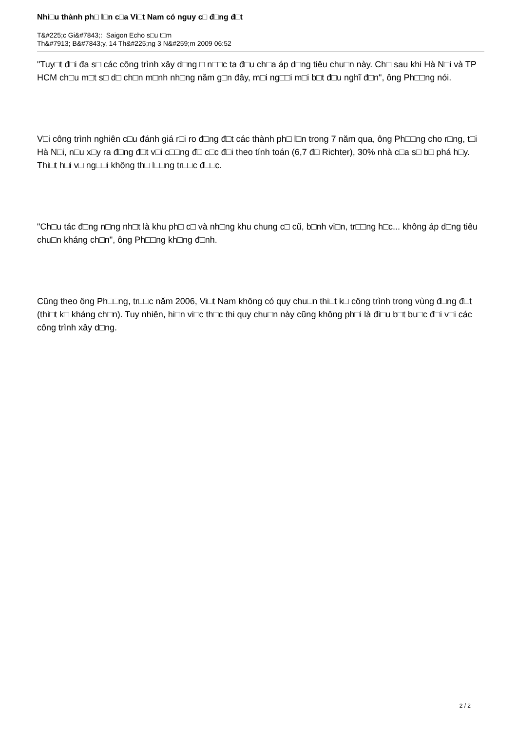Nhi□u thành ph□ l□n c□a Vi□t Nam có nguy c□ đ□ng đ□t
T&#225;c Gi&#7843;: Saigon Echo s□u t□m
Th&#7913; B&#7843;y, 14 Th&#225;ng 3 N&#259;m 2009 06:52
"Tuy□t đ□i đa s□ các công trình xây d□ng □ n□□c ta đ□u ch□a áp d□ng tiêu chu□n này. Ch□ sau khi Hà N□i và TP HCM ch□u m□t s□ d□ ch□n m□nh nh□ng năm g□n đây, m□i ng□□i m□i b□t đ□u nghĩ đ□n", ông Ph□□ng nói.
V□i công trình nghiên c□u đánh giá r□i ro đ□ng đ□t các thành ph□ l□n trong 7 năm qua, ông Ph□□ng cho r□ng, t□i Hà N□i, n□u x□y ra đ□ng đ□t v□i c□□ng đ□ c□c đ□i theo tính toán (6,7 đ□ Richter), 30% nhà c□a s□ b□ phá h□y. Thi□t h□i v□ ng□□i không th□ l□□ng tr□□c đ□□c.
"Ch□u tác đ□ng n□ng nh□t là khu ph□ c□ và nh□ng khu chung c□ cũ, b□nh vi□n, tr□□ng h□c... không áp d□ng tiêu chu□n kháng ch□n", ông Ph□□ng kh□ng đ□nh.
Cũng theo ông Ph□□ng, tr□□c năm 2006, Vi□t Nam không có quy chu□n thi□t k□ công trình trong vùng đ□ng đ□t (thi□t k□ kháng ch□n). Tuy nhiên, hi□n vi□c th□c thi quy chu□n này cũng không ph□i là đi□u b□t bu□c đ□i v□i các công trình xây d□ng.
2 / 2